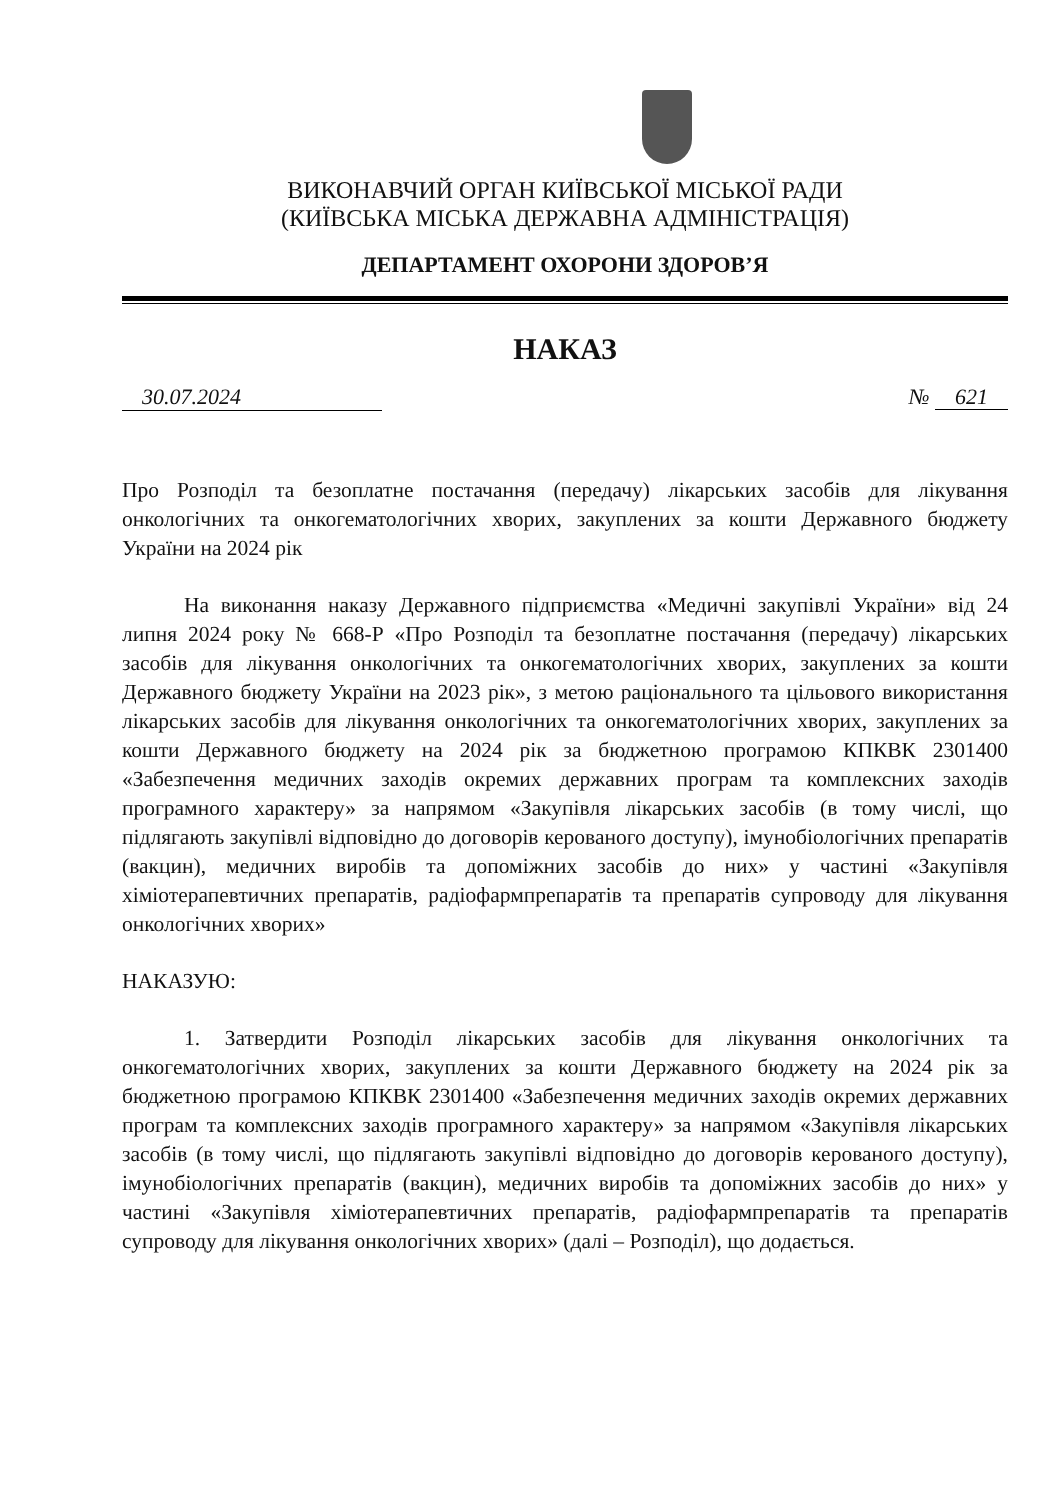ВИКОНАВЧИЙ ОРГАН КИЇВСЬКОЇ МІСЬКОЇ РАДИ
(КИЇВСЬКА МІСЬКА ДЕРЖАВНА АДМІНІСТРАЦІЯ)
ДЕПАРТАМЕНТ ОХОРОНИ ЗДОРОВ’Я
НАКАЗ
30.07.2024 № 621
Про Розподіл та безоплатне постачання (передачу) лікарських засобів для лікування онкологічних та онкогематологічних хворих, закуплених за кошти Державного бюджету України на 2024 рік
На виконання наказу Державного підприємства «Медичні закупівлі України» від 24 липня 2024 року № 668-Р «Про Розподіл та безоплатне постачання (передачу) лікарських засобів для лікування онкологічних та онкогематологічних хворих, закуплених за кошти Державного бюджету України на 2023 рік», з метою раціонального та цільового використання лікарських засобів для лікування онкологічних та онкогематологічних хворих, закуплених за кошти Державного бюджету на 2024 рік за бюджетною програмою КПКВК 2301400 «Забезпечення медичних заходів окремих державних програм та комплексних заходів програмного характеру» за напрямом «Закупівля лікарських засобів (в тому числі, що підлягають закупівлі відповідно до договорів керованого доступу), імунобіологічних препаратів (вакцин), медичних виробів та допоміжних засобів до них» у частині «Закупівля хіміотерапевтичних препаратів, радіофармпрепаратів та препаратів супроводу для лікування онкологічних хворих»
НАКАЗУЮ:
1. Затвердити Розподіл лікарських засобів для лікування онкологічних та онкогематологічних хворих, закуплених за кошти Державного бюджету на 2024 рік за бюджетною програмою КПКВК 2301400 «Забезпечення медичних заходів окремих державних програм та комплексних заходів програмного характеру» за напрямом «Закупівля лікарських засобів (в тому числі, що підлягають закупівлі відповідно до договорів керованого доступу), імунобіологічних препаратів (вакцин), медичних виробів та допоміжних засобів до них» у частині «Закупівля хіміотерапевтичних препаратів, радіофармпрепаратів та препаратів супроводу для лікування онкологічних хворих» (далі – Розподіл), що додається.